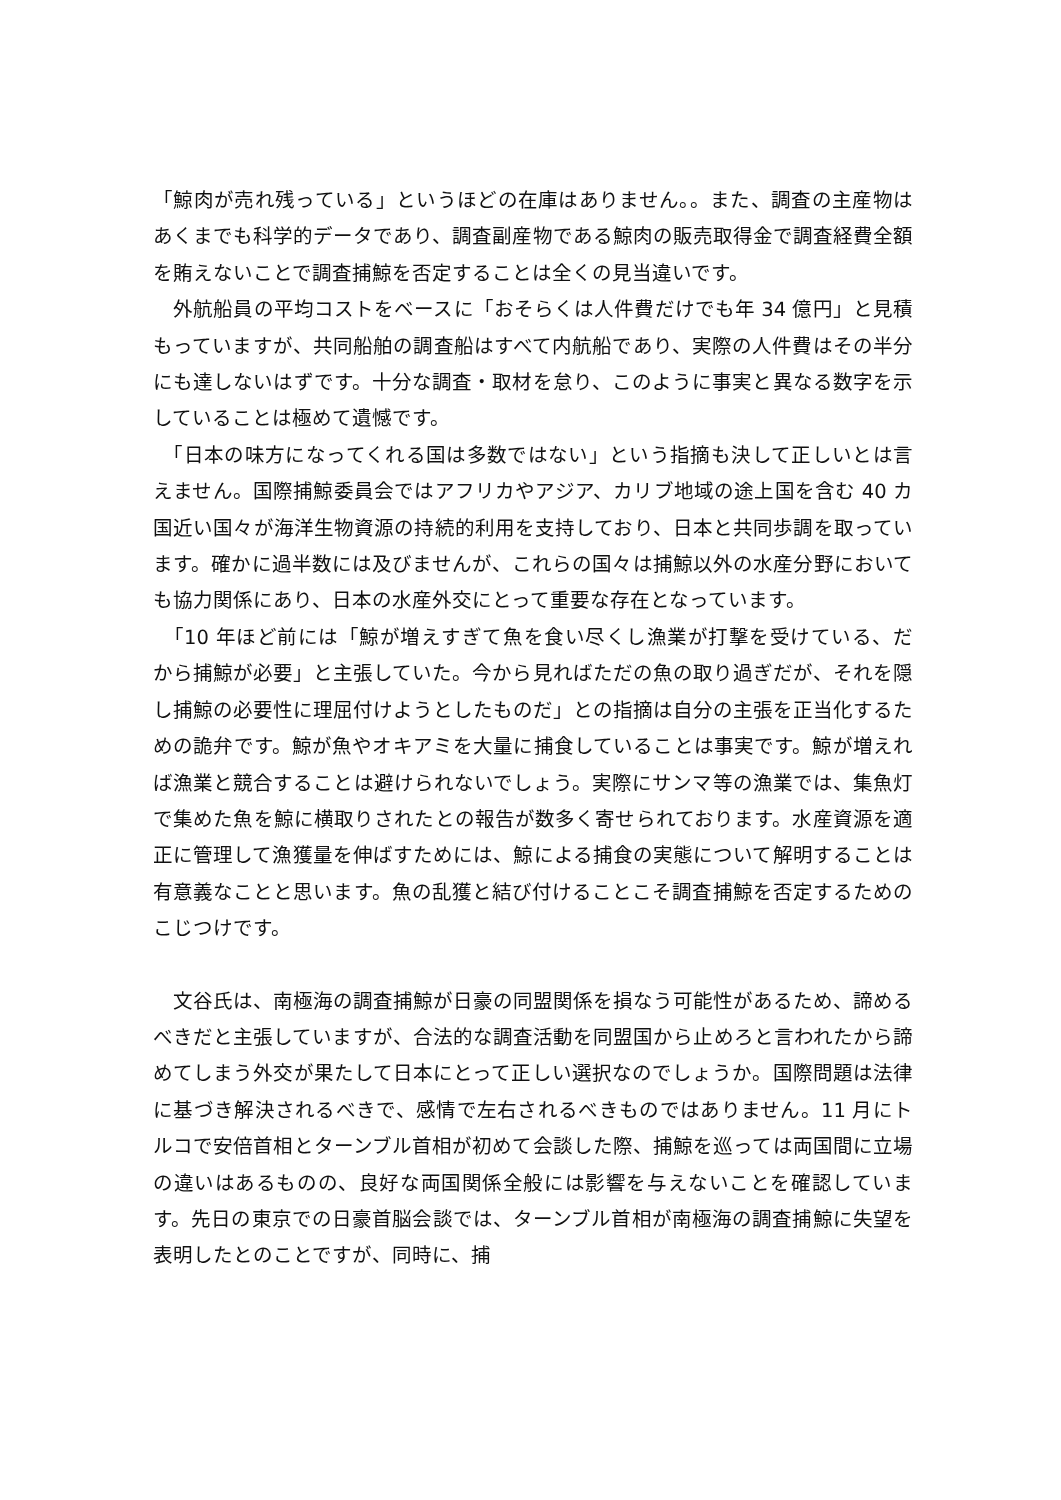「鯨肉が売れ残っている」というほどの在庫はありません。。また、調査の主産物はあくまでも科学的データであり、調査副産物である鯨肉の販売取得金で調査経費全額を賄えないことで調査捕鯨を否定することは全くの見当違いです。
　外航船員の平均コストをベースに「おそらくは人件費だけでも年 34 億円」と見積もっていますが、共同船舶の調査船はすべて内航船であり、実際の人件費はその半分にも達しないはずです。十分な調査・取材を怠り、このように事実と異なる数字を示していることは極めて遺憾です。
　「日本の味方になってくれる国は多数ではない」という指摘も決して正しいとは言えません。国際捕鯨委員会ではアフリカやアジア、カリブ地域の途上国を含む 40 カ国近い国々が海洋生物資源の持続的利用を支持しており、日本と共同歩調を取っています。確かに過半数には及びませんが、これらの国々は捕鯨以外の水産分野においても協力関係にあり、日本の水産外交にとって重要な存在となっています。
　「10 年ほど前には「鯨が増えすぎて魚を食い尽くし漁業が打撃を受けている、だから捕鯨が必要」と主張していた。今から見ればただの魚の取り過ぎだが、それを隠し捕鯨の必要性に理屈付けようとしたものだ」との指摘は自分の主張を正当化するための詭弁です。鯨が魚やオキアミを大量に捕食していることは事実です。鯨が増えれば漁業と競合することは避けられないでしょう。実際にサンマ等の漁業では、集魚灯で集めた魚を鯨に横取りされたとの報告が数多く寄せられております。水産資源を適正に管理して漁獲量を伸ばすためには、鯨による捕食の実態について解明することは有意義なことと思います。魚の乱獲と結び付けることこそ調査捕鯨を否定するためのこじつけです。
　文谷氏は、南極海の調査捕鯨が日豪の同盟関係を損なう可能性があるため、諦めるべきだと主張していますが、合法的な調査活動を同盟国から止めろと言われたから諦めてしまう外交が果たして日本にとって正しい選択なのでしょうか。国際問題は法律に基づき解決されるべきで、感情で左右されるべきものではありません。11 月にトルコで安倍首相とターンブル首相が初めて会談した際、捕鯨を巡っては両国間に立場の違いはあるものの、良好な両国関係全般には影響を与えないことを確認しています。先日の東京での日豪首脳会談では、ターンブル首相が南極海の調査捕鯨に失望を表明したとのことですが、同時に、捕